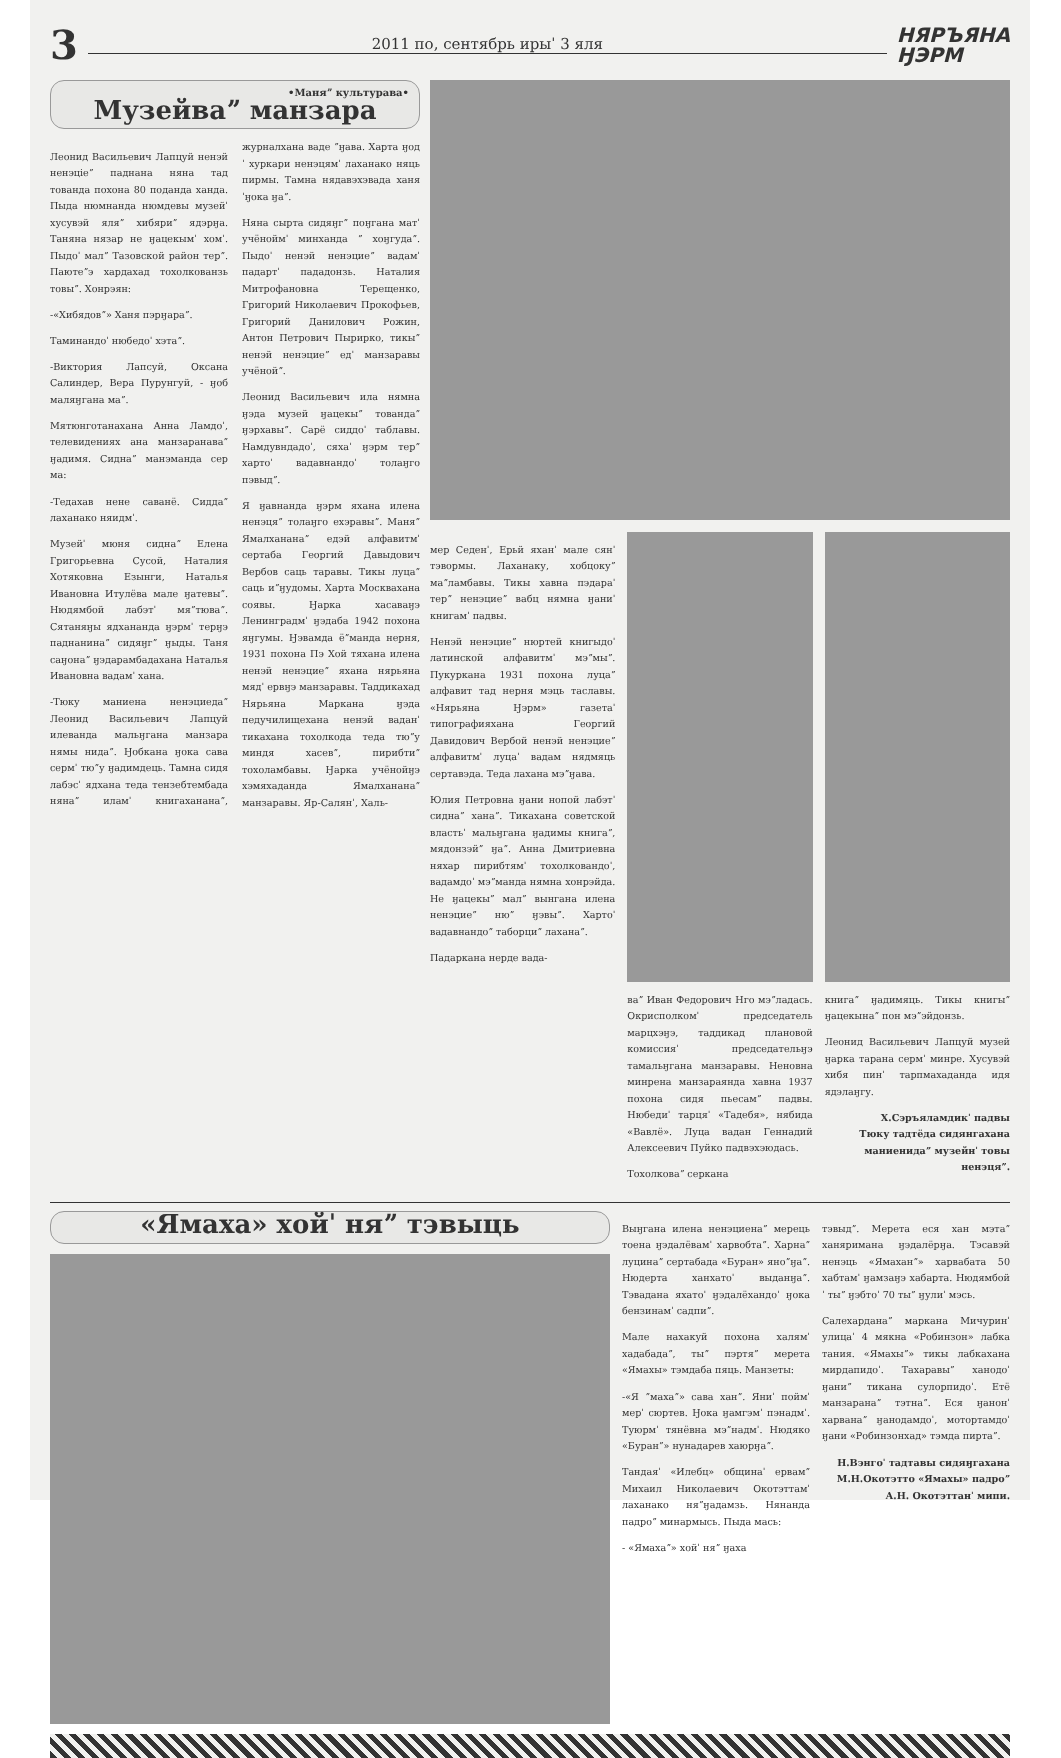3 2011 по, сентябрь ирыˈ 3 яля НЯРЪЯНА
ӇЭРМ
•Маняˮ культурава•
Музейваˮ манзара
Леонид Васильевич Лапцуй ненэй ненэцieˮ паднана няна тад тованда похона 80 поданда ханда. Пыда нюмнанда нюмдевы музейˈ хусувэй яляˮ хибяриˮ ядэрӈа. Таняна нязар не ӈацекымˈ хомˈ. Пыдоˈ малˮ Тазовской район терˮ. Паютеˮэ хардахад тохолкованзь товыˮ. Хонрэян:
-«Хибядовˮ» Ханя пэрӈараˮ.
Таминандоˈ нюбедоˈ хэтаˮ.
-Виктория Лапсуй, Оксана Салиндер, Вера Пурунгуй, - ӈоб маляӈгана маˮ.
Мятюнготанахана Анна Ламдоˈ, телевидениях ана манзаранаваˮ ӈадимя. Сиднаˮ манэманда сер ма:
-Тедахав нене саванё. Сиддаˮ лаханако няидмˈ.
Музейˈ мюня сиднаˮ Елена Григорьевна Сусой, Наталия Хотяковна Езынги, Наталья Ивановна Итулёва мале ӈатевыˮ. Нюдямбой лабэтˈ мяˮтюваˮ. Сятаняӈы ядхананда ӈэрмˈ терӈэ паднанинаˮ сидяӈгˮ ӈыды. Таня саӈонаˮ ӈэдарамбадахана Наталья Ивановна вадамˈ хана.
-Тюку маниена ненэциедаˮ Леонид Васильевич Лапцуй илеванда мальӈгана манзара нямы нидаˮ. Ӈобкана ӈока сава сермˈ тюˮу ӈадимдець. Тамна сидя лабэсˈ ядхана теда тензебтембада нянаˮ иламˈ книгахананаˮ, журналхана ваде ˮӈава. Харта ӈодˈ хуркари ненэцямˈ лаханако няць пирмы. Тамна нядавэхэвада ханяˈӈока ӈаˮ.
Няна сырта сидяӈгˮ поӈгана матˈ учёноймˈ минханда ˮ хоӈгудаˮ. Пыдоˈ ненэй ненэциеˮ вадамˈ падартˈ пададонзь. Наталия Митрофановна Терещенко, Григорий Николаевич Прокофьев, Григорий Данилович Рожин, Антон Петрович Пырирко, тикыˮ ненэй ненэциеˮ едˈ манзаравы учёнойˮ.
Леонид Васильевич ила нямна ӈэда музей ӈацекыˮ товандаˮ ӈэрхавыˮ. Сарё сиддоˈ таблавы. Намдувндадоˈ, сяхаˈ ӈэрм терˮ хартоˈ вадавнандоˈ толаӈго пэвыдˮ.
Я ӈавнанда ӈэрм яхана илена ненэцяˮ толаӈго ехэравыˮ. Маняˮ Ямалхананаˮ едэй алфавитмˈ сертаба Георгий Давыдович Вербов саць таравы. Тикы луцаˮ саць иˮӈудомы. Харта Москвахана соявы. Ӈарка хасаваӈэ Ленинградмˈ ӈэдаба 1942 похона яӈгумы. Ӈэвамда ёˮманда нерня, 1931 похона Пэ Хой тяхана илена ненэй ненэциеˮ яхана нярьяна мядˈ ервӈэ манзаравы. Таддикахад Нярьяна Маркана ӈэда педучилищехана ненэй ваданˈ тикахана тохолкода теда тюˮу миндя хасевˮ, пирибтиˮ тохоламбавы. Ӈарка учёнойӈэ хэмяхаданда Ямалхананаˮ манзаравы. Яр-Салянˈ, Халь-
мер Седенˈ, Ерьй яханˈ мале сянˈ тэвормы. Лаханаку, хобцокуˮ маˮламбавы. Тикы хавна пэдараˈ терˮ ненэциеˮ вабц нямна ӈаниˈ книгамˈ падвы.
Ненэй ненэциеˮ нюртей книгыдоˈ латинской алфавитмˈ мэˮмыˮ. Пукуркана 1931 похона луцаˮ алфавит тад нерня мэць таславы. «Нярьяна Ӈэрм» газетаˈ типографияхана Георгий Давидович Вербой ненэй ненэциеˮ алфавитмˈ луцаˈ вадам нядмяць сертавэда. Теда лахана мэˮӈава.
Юлия Петровна ӈани нопой лабэтˈ сиднаˮ ханаˮ. Тикахана советской властьˈ мальӈгана ӈадимы книгаˮ, мядонзэйˮ ӈаˮ. Анна Дмитриевна няхар пирибтямˈ тохолковандоˈ, вадамдоˈ мэˮманда нямна хонрэйда. Не ӈацекыˮ малˮ вынгана илена ненэциеˮ нюˮ ӈэвыˮ. Хартоˈ вадавнандоˮ таборциˮ лаханаˮ.
Падаркана нерде вада-
ваˮ Иван Федорович Нго мэˮладась. Окрисполкомˈ председатель марцхэӈэ, таддикад плановой комиссияˈ председательӈэ тамальӈгана манзаравы. Неновна минренa манзараянда хавна 1937 похона сидя пьесамˮ падвы. Нюбедиˈ тарцяˈ «Тадебя», нябида «Вавлё». Луца вадан Геннадий Алексеевич Пуйко падвэхэюдась.
Тохолковаˮ серкана
книгаˮ ӈадимяць. Тикы книгыˮ ӈацекынаˮ пон мэˮэйдонзь.
Леонид Васильевич Лапцуй музей ӈарка таранa сермˈ минре. Хусувэй хибя пинˈ тарпмахаданда идя ядэлаӈгу.
Х.Сэръяламдикˈ падвы
Тюку тадтёда сидянгахана маниенидаˮ музейнˈ товы ненэцяˮ.
«Ямаха» хойˈ няˮ тэвыць
Выӈгана илена ненэциенаˮ мерець тоена ӈэдалёвамˈ харвобтаˮ. Харнаˮ луцинаˮ сертабада «Буран» яноˮӈаˮ. Нюдерта ханхатоˈ выданӈаˮ. Тэвадана яхатоˈ ӈэдалёхандоˈ ӈока бензинамˈ садпиˮ.
Мале нахакуй похона халямˈ хадабадаˮ, тыˮ пэртяˮ мерета «Ямахы» тэмдаба пяць. Манзеты:
-«Я ˮмахаˮ» сава ханˮ. Яниˈ поймˈ мерˈ сюртев. Ӈока ӈамгэмˈ пэнадмˈ. Туюрмˈ тянёвна мэˮнадмˈ. Нюдяко «Буранˮ» нунадарев хаюрӈаˮ.
Тандаяˈ «Илебц» общинаˈ ервамˮ Михаил Николаевич Окотэттамˈ лаханако няˮӈадамзь. Нянанда падроˮ минармысь. Пыда мась:
- «Ямахаˮ» хойˈ няˮ ӈаха
тэвыдˮ. Мерета еся хан мэтаˮ ханяримана ӈэдалёрӈа. Тэсавэй ненэць «Ямаханˮ» харвабата 50 хабтамˈ ӈамзаӈэ хабарта. Нюдямбойˈ тыˮ ӈэбтоˈ 70 тыˮ ӈулиˈ мэсь.
Салехарданаˮ маркана Мичуринˈ улицаˈ 4 мякна «Робинзон» лабка тания. «Ямахыˮ» тикы лабкахана мирдапидоˈ. Тахаравыˮ ханодоˈ ӈаниˮ тиканa сулорпидоˈ. Етё манзаранаˮ тэтнаˮ. Еся ӈанонˈ харванаˮ ӈанодамдоˈ, мотортамдоˈ ӈани «Робинзонхад» тэмда пиртаˮ.
Н.Вэнгоˈ тадтавы сидяӈгахана М.Н.Окотэтто «Ямахы» падроˮ А.Н. Окотэттанˈ мипи.